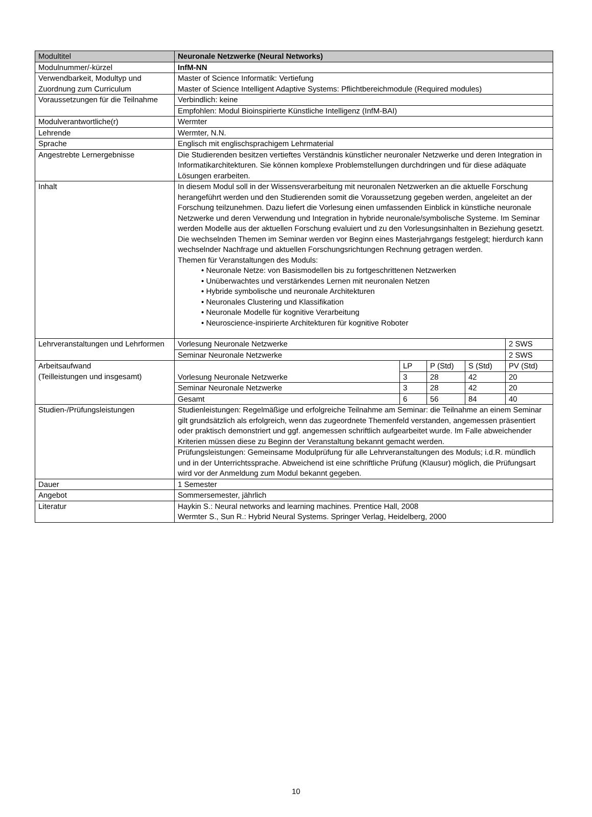| Modultitel | Neuronale Netzwerke (Neural Networks) | | | | |
| Modulnummer/-kürzel | InfM-NN | | | | |
| Verwendbarkeit, Modultyp und Zuordnung zum Curriculum | Master of Science Informatik: Vertiefung Master of Science Intelligent Adaptive Systems: Pflichtbereichmodule (Required modules) | | | | |
| Voraussetzungen für die Teilnahme | Verbindlich: keine | | | | |
| | Empfohlen: Modul Bioinspirierte Künstliche Intelligenz (InfM-BAI) | | | | |
| Modulverantwortliche(r) | Wermter | | | | |
| Lehrende | Wermter, N.N. | | | | |
| Sprache | Englisch mit englischsprachigem Lehrmaterial | | | | |
| Angestrebte Lernergebnisse | Die Studierenden besitzen vertieftes Verständnis künstlicher neuronaler Netzwerke und deren Integration in Informatikarchitekturen. Sie können komplexe Problemstellungen durchdringen und für diese adäquate Lösungen erarbeiten. | | | | |
| Inhalt | In diesem Modul soll in der Wissensverarbeitung mit neuronalen Netzwerken an die aktuelle Forschung herangeführt werden und den Studierenden somit die Voraussetzung gegeben werden, angeleitet an der Forschung teilzunehmen. Dazu liefert die Vorlesung einen umfassenden Einblick in künstliche neuronale Netzwerke und deren Verwendung und Integration in hybride neuronale/symbolische Systeme. Im Seminar werden Modelle aus der aktuellen Forschung evaluiert und zu den Vorlesungsinhalten in Beziehung gesetzt. Die wechselnden Themen im Seminar werden vor Beginn eines Masterjahrgangs festgelegt; hierdurch kann wechselnder Nachfrage und aktuellen Forschungsrichtungen Rechnung getragen werden. Themen für Veranstaltungen des Moduls: • Neuronale Netze: von Basismodellen bis zu fortgeschrittenen Netzwerken • Unüberwachtes und verstärkendes Lernen mit neuronalen Netzen • Hybride symbolische und neuronale Architekturen • Neuronales Clustering und Klassifikation • Neuronale Modelle für kognitive Verarbeitung • Neuroscience-inspirierte Architekturen für kognitive Roboter | | | | |
| Lehrveranstaltungen und Lehrformen | Vorlesung Neuronale Netzwerke | | | | 2 SWS |
| | Seminar Neuronale Netzwerke | | | | 2 SWS |
| Arbeitsaufwand (Teilleistungen und insgesamt) | Vorlesung Neuronale Netzwerke | LP | P (Std) | S (Std) | PV (Std) |
| | | 3 | 28 | 42 | 20 |
| | Seminar Neuronale Netzwerke | 3 | 28 | 42 | 20 |
| | Gesamt | 6 | 56 | 84 | 40 |
| Studien-/Prüfungsleistungen | Studienleistungen: Regelmäßige und erfolgreiche Teilnahme am Seminar: die Teilnahme an einem Seminar gilt grundsätzlich als erfolgreich, wenn das zugeordnete Themenfeld verstanden, angemessen präsentiert oder praktisch demonstriert und ggf. angemessen schriftlich aufgearbeitet wurde. Im Falle abweichender Kriterien müssen diese zu Beginn der Veranstaltung bekannt gemacht werden. | | | | |
| | Prüfungsleistungen: Gemeinsame Modulprüfung für alle Lehrveranstaltungen des Moduls; i.d.R. mündlich und in der Unterrichtssprache. Abweichend ist eine schriftliche Prüfung (Klausur) möglich, die Prüfungsart wird vor der Anmeldung zum Modul bekannt gegeben. | | | | |
| Dauer | 1 Semester | | | | |
| Angebot | Sommersemester, jährlich | | | | |
| Literatur | Haykin S.: Neural networks and learning machines. Prentice Hall, 2008 Wermter S., Sun R.: Hybrid Neural Systems. Springer Verlag, Heidelberg, 2000 | | | | |
10